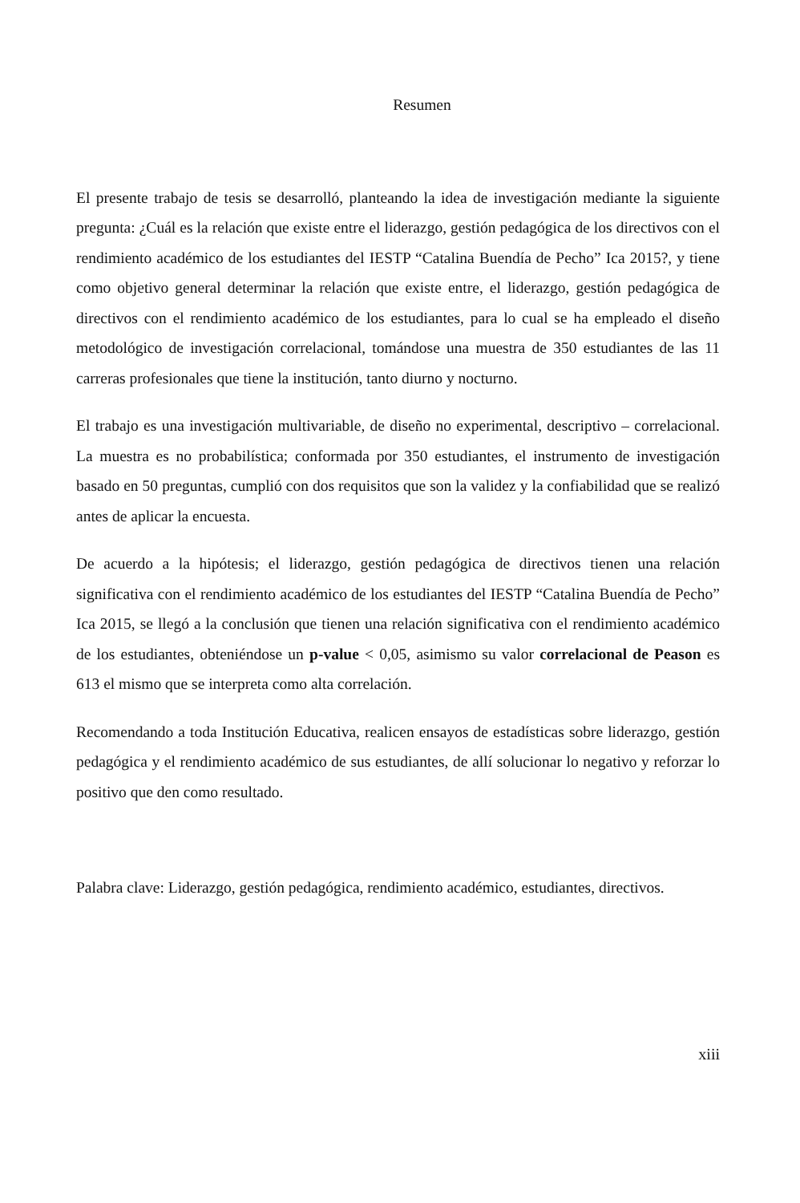Resumen
El presente trabajo de tesis se desarrolló, planteando la idea de investigación mediante la siguiente pregunta: ¿Cuál es la relación que existe entre el liderazgo, gestión pedagógica de los directivos con el rendimiento académico de los estudiantes del IESTP “Catalina Buendía de Pecho” Ica 2015?, y tiene como objetivo general determinar la relación que existe entre, el liderazgo, gestión pedagógica de directivos con el rendimiento académico de los estudiantes, para lo cual se ha empleado el diseño metodológico de investigación correlacional, tomándose una muestra de 350 estudiantes de las 11 carreras profesionales que tiene la institución, tanto diurno y nocturno.
El trabajo es una investigación multivariable, de diseño no experimental, descriptivo – correlacional. La muestra es no probabilística; conformada por 350 estudiantes, el instrumento de investigación basado en 50 preguntas, cumplió con dos requisitos que son la validez y la confiabilidad que se realizó antes de aplicar la encuesta.
De acuerdo a la hipótesis; el liderazgo, gestión pedagógica de directivos tienen una relación significativa con el rendimiento académico de los estudiantes del IESTP “Catalina Buendía de Pecho” Ica 2015, se llegó a la conclusión que tienen una relación significativa con el rendimiento académico de los estudiantes, obteniéndose un p-value < 0,05, asimismo su valor correlacional de Peason es 613 el mismo que se interpreta como alta correlación.
Recomendando a toda Institución Educativa, realicen ensayos de estadísticas sobre liderazgo, gestión pedagógica y el rendimiento académico de sus estudiantes, de allí solucionar lo negativo y reforzar lo positivo que den como resultado.
Palabra clave: Liderazgo, gestión pedagógica, rendimiento académico, estudiantes, directivos.
xiii